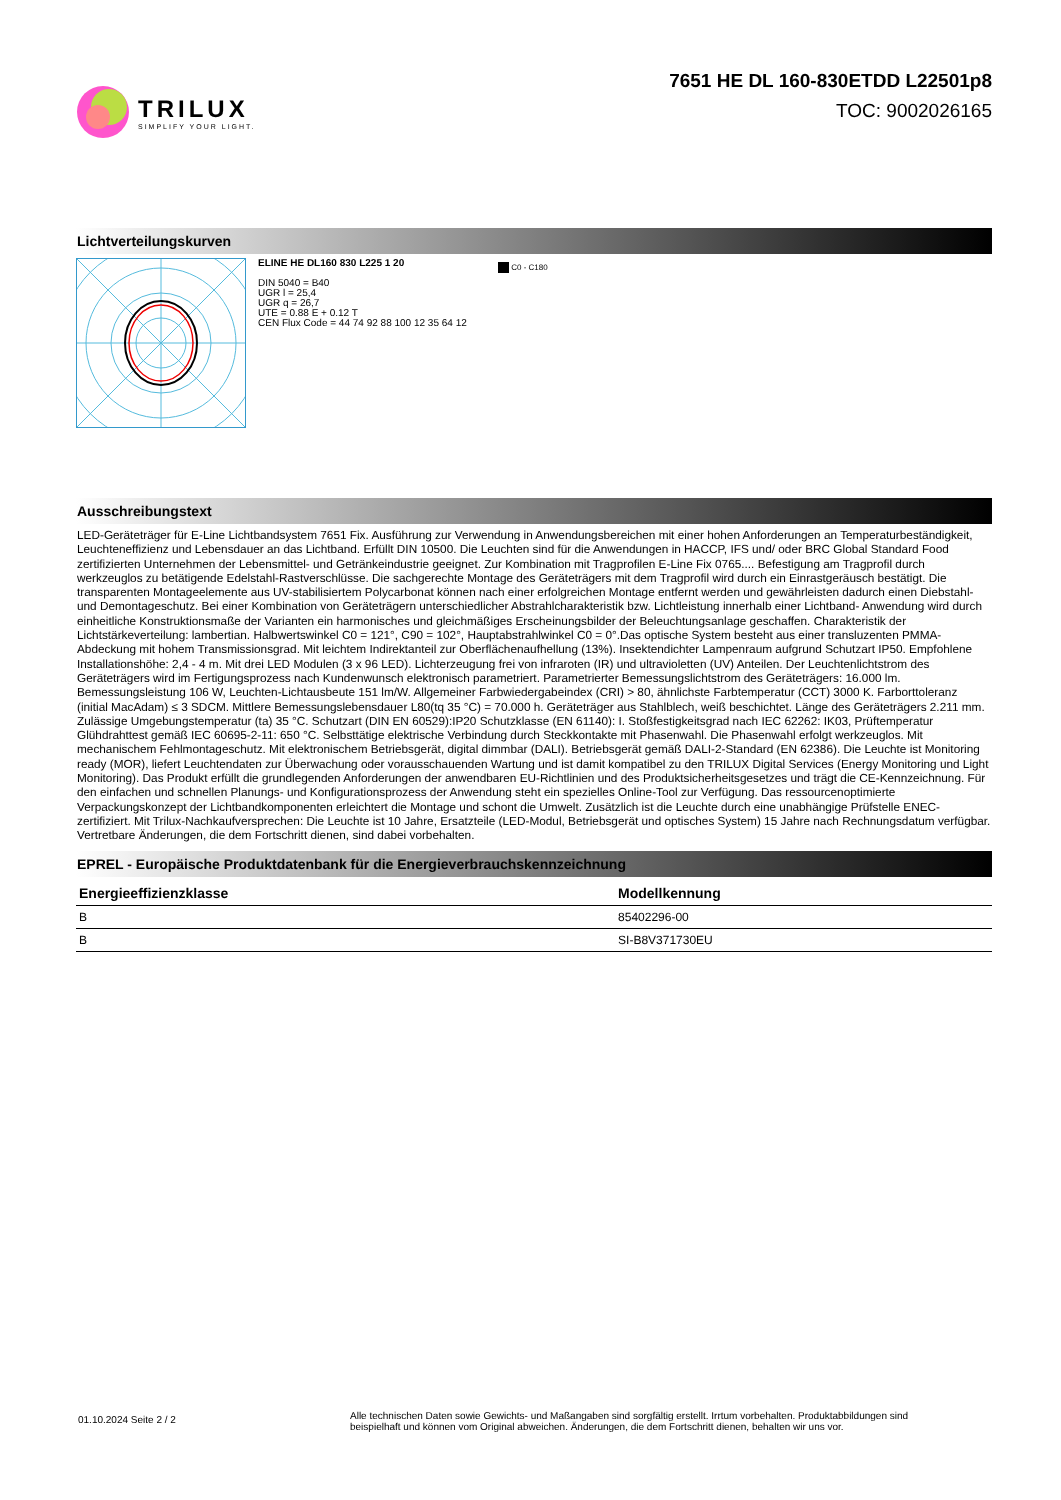TRILUX
SIMPLIFY YOUR LIGHT.
7651 HE DL 160-830ETDD L22501p8
TOC: 9002026165
Lichtverteilungskurven
ELINE HE DL160 830 L225 1 20
DIN 5040 = B40
UGR l = 25,4
UGR q = 26,7
UTE = 0.88 E + 0.12 T
CEN Flux Code = 44 74 92 88 100 12 35 64 12
C0 - C180
Ausschreibungstext
LED-Geräteträger für E-Line Lichtbandsystem 7651 Fix. Ausführung zur Verwendung in Anwendungsbereichen mit einer hohen Anforderungen an Temperaturbeständigkeit, Leuchteneffizienz und Lebensdauer an das Lichtband. Erfüllt DIN 10500. Die Leuchten sind für die Anwendungen in HACCP, IFS und/ oder BRC Global Standard Food zertifizierten Unternehmen der Lebensmittel- und Getränkeindustrie geeignet. Zur Kombination mit Tragprofilen E-Line Fix 0765.... Befestigung am Tragprofil durch werkzeuglos zu betätigende Edelstahl-Rastverschlüsse. Die sachgerechte Montage des Geräteträgers mit dem Tragprofil wird durch ein Einrastgeräusch bestätigt. Die transparenten Montageelemente aus UV-stabilisiertem Polycarbonat können nach einer erfolgreichen Montage entfernt werden und gewährleisten dadurch einen Diebstahl- und Demontageschutz. Bei einer Kombination von Geräteträgern unterschiedlicher Abstrahlcharakteristik bzw. Lichtleistung innerhalb einer Lichtband- Anwendung wird durch einheitliche Konstruktionsmaße der Varianten ein harmonisches und gleichmäßiges Erscheinungsbilder der Beleuchtungsanlage geschaffen. Charakteristik der Lichtstärkeverteilung: lambertian. Halbwertswinkel C0 = 121°, C90 = 102°, Hauptabstrahlwinkel C0 = 0°.Das optische System besteht aus einer transluzenten PMMA-Abdeckung mit hohem Transmissionsgrad. Mit leichtem Indirektanteil zur Oberflächenaufhellung (13%). Insektendichter Lampenraum aufgrund Schutzart IP50. Empfohlene Installationshöhe: 2,4 - 4 m. Mit drei LED Modulen (3 x 96 LED). Lichterzeugung frei von infraroten (IR) und ultravioletten (UV) Anteilen. Der Leuchtenlichtstrom des Geräteträgers wird im Fertigungsprozess nach Kundenwunsch elektronisch parametriert. Parametrierter Bemessungslichtstrom des Geräteträgers: 16.000 lm. Bemessungsleistung 106 W, Leuchten-Lichtausbeute 151 lm/W. Allgemeiner Farbwiedergabeindex (CRI) > 80, ähnlichste Farbtemperatur (CCT) 3000 K. Farborttoleranz (initial MacAdam) ≤ 3 SDCM. Mittlere Bemessungslebensdauer L80(tq 35 °C) = 70.000 h. Geräteträger aus Stahlblech, weiß beschichtet. Länge des Geräteträgers 2.211 mm. Zulässige Umgebungstemperatur (ta) 35 °C. Schutzart (DIN EN 60529):IP20 Schutzklasse (EN 61140): I. Stoßfestigkeitsgrad nach IEC 62262: IK03, Prüftemperatur Glühdrahttest gemäß IEC 60695-2-11: 650 °C. Selbsttätige elektrische Verbindung durch Steckkontakte mit Phasenwahl. Die Phasenwahl erfolgt werkzeuglos. Mit mechanischem Fehlmontageschutz. Mit elektronischem Betriebsgerät, digital dimmbar (DALI). Betriebsgerät gemäß DALI-2-Standard (EN 62386). Die Leuchte ist Monitoring ready (MOR), liefert Leuchtendaten zur Überwachung oder vorausschauenden Wartung und ist damit kompatibel zu den TRILUX Digital Services (Energy Monitoring und Light Monitoring). Das Produkt erfüllt die grundlegenden Anforderungen der anwendbaren EU-Richtlinien und des Produktsicherheitsgesetzes und trägt die CE-Kennzeichnung. Für den einfachen und schnellen Planungs- und Konfigurationsprozess der Anwendung steht ein spezielles Online-Tool zur Verfügung. Das ressourcenoptimierte Verpackungskonzept der Lichtbandkomponenten erleichtert die Montage und schont die Umwelt. Zusätzlich ist die Leuchte durch eine unabhängige Prüfstelle ENEC-zertifiziert. Mit Trilux-Nachkaufversprechen: Die Leuchte ist 10 Jahre, Ersatzteile (LED-Modul, Betriebsgerät und optisches System) 15 Jahre nach Rechnungsdatum verfügbar. Vertretbare Änderungen, die dem Fortschritt dienen, sind dabei vorbehalten.
EPREL - Europäische Produktdatenbank für die Energieverbrauchskennzeichnung
| Energieeffizienzklasse | Modellkennung |
| --- | --- |
| B | 85402296-00 |
| B | SI-B8V371730EU |
01.10.2024 Seite 2 / 2
Alle technischen Daten sowie Gewichts- und Maßangaben sind sorgfältig erstellt. Irrtum vorbehalten. Produktabbildungen sind beispielhaft und können vom Original abweichen. Änderungen, die dem Fortschritt dienen, behalten wir uns vor.